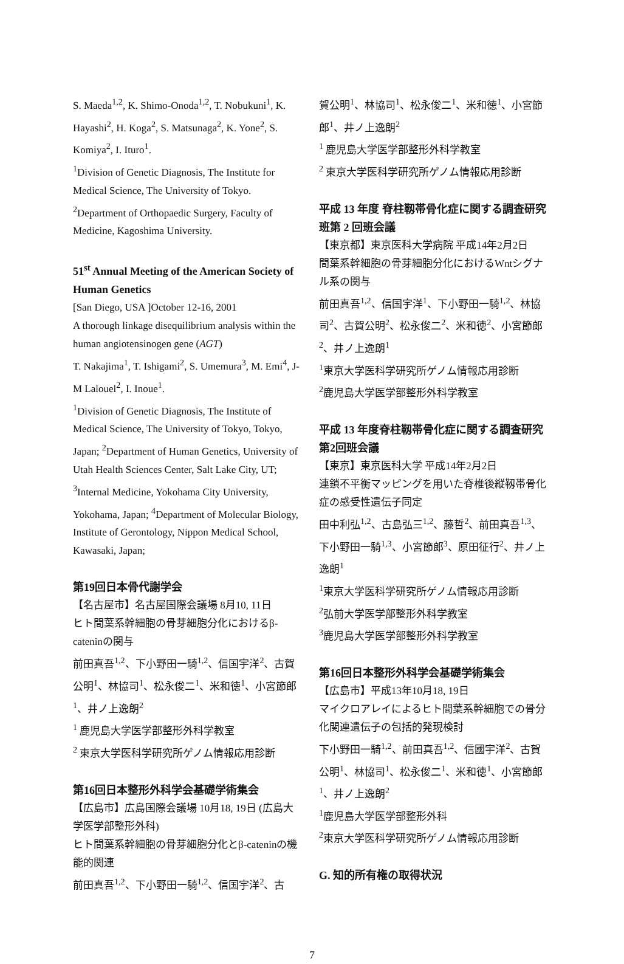S. Maeda<sup>1,2</sup>, K. Shimo-Onoda<sup>1,2</sup>, T. Nobukuni<sup>1</sup>, K. Hayashi<sup>2</sup>, H. Koga<sup>2</sup>, S. Matsunaga<sup>2</sup>, K. Yone<sup>2</sup>, S. Komiya<sup>2</sup>, I. Ituro<sup>1</sup>.
<sup>1</sup> Division of Genetic Diagnosis, The Institute for Medical Science, The University of Tokyo.
<sup>2</sup> Department of Orthopaedic Surgery, Faculty of Medicine, Kagoshima University.
51<sup>st</sup> Annual Meeting of the American Society of Human Genetics
[San Diego, USA ]October 12-16, 2001
A thorough linkage disequilibrium analysis within the human angiotensinogen gene (AGT)
T. Nakajima<sup>1</sup>, T. Ishigami<sup>2</sup>, S. Umemura<sup>3</sup>, M. Emi<sup>4</sup>, J-M Lalouel<sup>2</sup>, I. Inoue<sup>1</sup>.
<sup>1</sup> Division of Genetic Diagnosis, The Institute of Medical Science, The University of Tokyo, Tokyo, Japan; <sup>2</sup>Department of Human Genetics, University of Utah Health Sciences Center, Salt Lake City, UT; <sup>3</sup>Internal Medicine, Yokohama City University, Yokohama, Japan; <sup>4</sup>Department of Molecular Biology, Institute of Gerontology, Nippon Medical School, Kawasaki, Japan;
第19回日本骨代謝学会
【名古屋市】名古屋国際会議場 8月10, 11日
ヒト間葉系幹細胞の骨芽細胞分化におけるβ-cateninの関与
前田真吾<sup>1,2</sup>、下小野田一騎<sup>1,2</sup>、信国宇洋<sup>2</sup>、古賀公明<sup>1</sup>、林協司<sup>1</sup>、松永俊二<sup>1</sup>、米和徳<sup>1</sup>、小宮節郎<sup>1</sup>、井ノ上逸朗<sup>2</sup>
<sup>1</sup> 鹿児島大学医学部整形外科学教室
<sup>2</sup> 東京大学医科学研究所ゲノム情報応用診断
第16回日本整形外科学会基礎学術集会
【広島市】広島国際会議場 10月18, 19日 (広島大学医学部整形外科)
ヒト間葉系幹細胞の骨芽細胞分化とβ-cateninの機能的関連
前田真吾<sup>1,2</sup>、下小野田一騎<sup>1,2</sup>、信国宇洋<sup>2</sup>、古
賀公明<sup>1</sup>、林協司<sup>1</sup>、松永俊二<sup>1</sup>、米和徳<sup>1</sup>、小宮節郎<sup>1</sup>、井ノ上逸朗<sup>2</sup>
<sup>1</sup> 鹿児島大学医学部整形外科学教室
<sup>2</sup> 東京大学医科学研究所ゲノム情報応用診断
平成 13 年度 脊柱靱帯骨化症に関する調査研究班第 2 回班会議
【東京都】東京医科大学病院 平成14年2月2日
間葉系幹細胞の骨芽細胞分化におけるWntシグナル系の関与
前田真吾<sup>1,2</sup>、信国宇洋<sup>1</sup>、下小野田一騎<sup>1,2</sup>、林協司<sup>2</sup>、古賀公明<sup>2</sup>、松永俊二<sup>2</sup>、米和徳<sup>2</sup>、小宮節郎<sup>2</sup>、井ノ上逸朗<sup>1</sup>
<sup>1</sup> 東京大学医科学研究所ゲノム情報応用診断
<sup>2</sup> 鹿児島大学医学部整形外科学教室
平成 13 年度脊柱靱帯骨化症に関する調査研究 第2回班会議
【東京】東京医科大学 平成14年2月2日
連鎖不平衡マッピングを用いた脊椎後縦靱帯骨化症の感受性遺伝子同定
田中利弘<sup>1,2</sup>、古島弘三<sup>1,2</sup>、藤哲<sup>2</sup>、前田真吾<sup>1,3</sup>、下小野田一騎<sup>1,3</sup>、小宮節郎<sup>3</sup>、原田征行<sup>2</sup>、井ノ上 逸朗<sup>1</sup>
<sup>1</sup> 東京大学医科学研究所ゲノム情報応用診断
<sup>2</sup> 弘前大学医学部整形外科学教室
<sup>3</sup> 鹿児島大学医学部整形外科学教室
第16回日本整形外科学会基礎学術集会
【広島市】平成13年10月18, 19日
マイクロアレイによるヒト間葉系幹細胞での骨分化関連遺伝子の包括的発現検討
下小野田一騎<sup>1,2</sup>、前田真吾<sup>1,2</sup>、信國宇洋<sup>2</sup>、古賀公明<sup>1</sup>、林協司<sup>1</sup>、松永俊二<sup>1</sup>、米和徳<sup>1</sup>、小宮節郎<sup>1</sup>、井ノ上逸朗<sup>2</sup>
<sup>1</sup> 鹿児島大学医学部整形外科
<sup>2</sup> 東京大学医科学研究所ゲノム情報応用診断
G. 知的所有権の取得状況
7